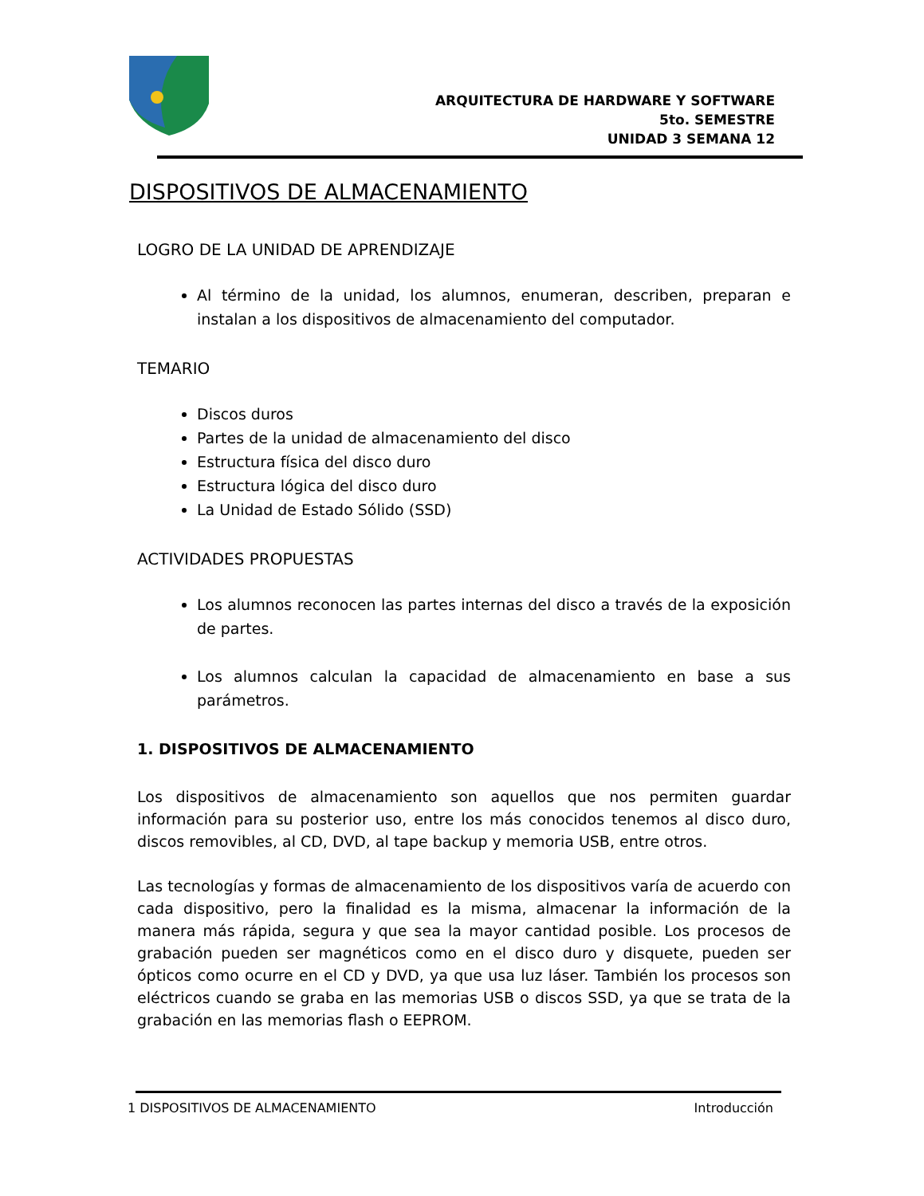ARQUITECTURA DE HARDWARE Y SOFTWARE
5to. SEMESTRE
UNIDAD 3 SEMANA 12
DISPOSITIVOS DE ALMACENAMIENTO
LOGRO DE LA UNIDAD DE APRENDIZAJE
Al término de la unidad, los alumnos, enumeran, describen, preparan e instalan a los dispositivos de almacenamiento del computador.
TEMARIO
Discos duros
Partes de la unidad de almacenamiento del disco
Estructura física del disco duro
Estructura lógica del disco duro
La Unidad de Estado Sólido (SSD)
ACTIVIDADES PROPUESTAS
Los alumnos reconocen las partes internas del disco a través de la exposición de partes.
Los alumnos calculan la capacidad de almacenamiento en base a sus parámetros.
1. DISPOSITIVOS DE ALMACENAMIENTO
Los dispositivos de almacenamiento son aquellos que nos permiten guardar información para su posterior uso, entre los más conocidos tenemos al disco duro, discos removibles, al CD, DVD, al tape backup y memoria USB, entre otros.
Las tecnologías y formas de almacenamiento de los dispositivos varía de acuerdo con cada dispositivo, pero la finalidad es la misma, almacenar la información de la manera más rápida, segura y que sea la mayor cantidad posible. Los procesos de grabación pueden ser magnéticos como en el disco duro y disquete, pueden ser ópticos como ocurre en el CD y DVD, ya que usa luz láser. También los procesos son eléctricos cuando se graba en las memorias USB o discos SSD, ya que se trata de la grabación en las memorias flash o EEPROM.
1 DISPOSITIVOS DE ALMACENAMIENTO Introducción